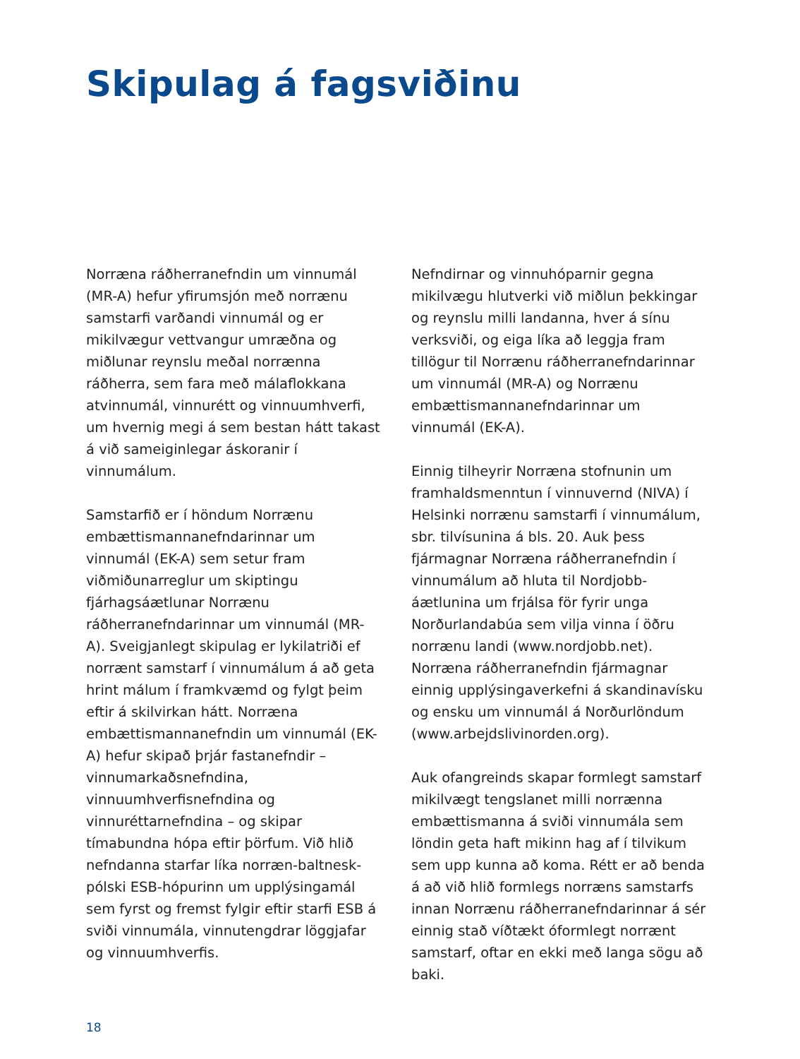Skipulag á fagsviðinu
Norræna ráðherranefndin um vinnumál (MR-A) hefur yfirumsjón með norrænu samstarfi varðandi vinnumál og er mikilvægur vettvangur umræðna og miðlunar reynslu meðal norrænna ráðherra, sem fara með málaflokkana atvinnumál, vinnurétt og vinnuumhverfi, um hvernig megi á sem bestan hátt takast á við sameiginlegar áskoranir í vinnumálum.
Samstarfið er í höndum Norrænu embættismannanefndarinnar um vinnumál (EK-A) sem setur fram viðmiðunarreglur um skiptingu fjárhagsáætlunar Norrænu ráðherranefndarinnar um vinnumál (MR-A). Sveigjanlegt skipulag er lykilatriði ef norrænt samstarf í vinnumálum á að geta hrint málum í framkvæmd og fylgt þeim eftir á skilvirkan hátt. Norræna embættismannanefndin um vinnumál (EK-A) hefur skipað þrjár fastanefndir – vinnumarkaðsnefndina, vinnuumhverfisnefndina og vinnuréttarnefndina – og skipar tímabundna hópa eftir þörfum. Við hlið nefndanna starfar líka norræn-baltnesk-pólski ESB-hópurinn um upplýsingamál sem fyrst og fremst fylgir eftir starfi ESB á sviði vinnumála, vinnutengdrar löggjafar og vinnuumhverfis.
Nefndirnar og vinnuhóparnir gegna mikilvægu hlutverki við miðlun þekkingar og reynslu milli landanna, hver á sínu verksviði, og eiga líka að leggja fram tillögur til Norrænu ráðherranefndarinnar um vinnumál (MR-A) og Norrænu embættismannanefndarinnar um vinnumál (EK-A).
Einnig tilheyrir Norræna stofnunin um framhaldsmenntun í vinnuvernd (NIVA) í Helsinki norrænu samstarfi í vinnumálum, sbr. tilvísunina á bls. 20. Auk þess fjármagnar Norræna ráðherranefndin í vinnumálum að hluta til Nordjobb-áætlunina um frjálsa för fyrir unga Norðurlandabúa sem vilja vinna í öðru norrænu landi (www.nordjobb.net). Norræna ráðherranefndin fjármagnar einnig upplýsingaverkefni á skandinavísku og ensku um vinnumál á Norðurlöndum (www.arbejdslivinorden.org).
Auk ofangreinds skapar formlegt samstarf mikilvægt tengslanet milli norrænna embættismanna á sviði vinnumála sem löndin geta haft mikinn hag af í tilvikum sem upp kunna að koma. Rétt er að benda á að við hlið formlegs norræns samstarfs innan Norrænu ráðherranefndarinnar á sér einnig stað víðtækt óformlegt norrænt samstarf, oftar en ekki með langa sögu að baki.
18